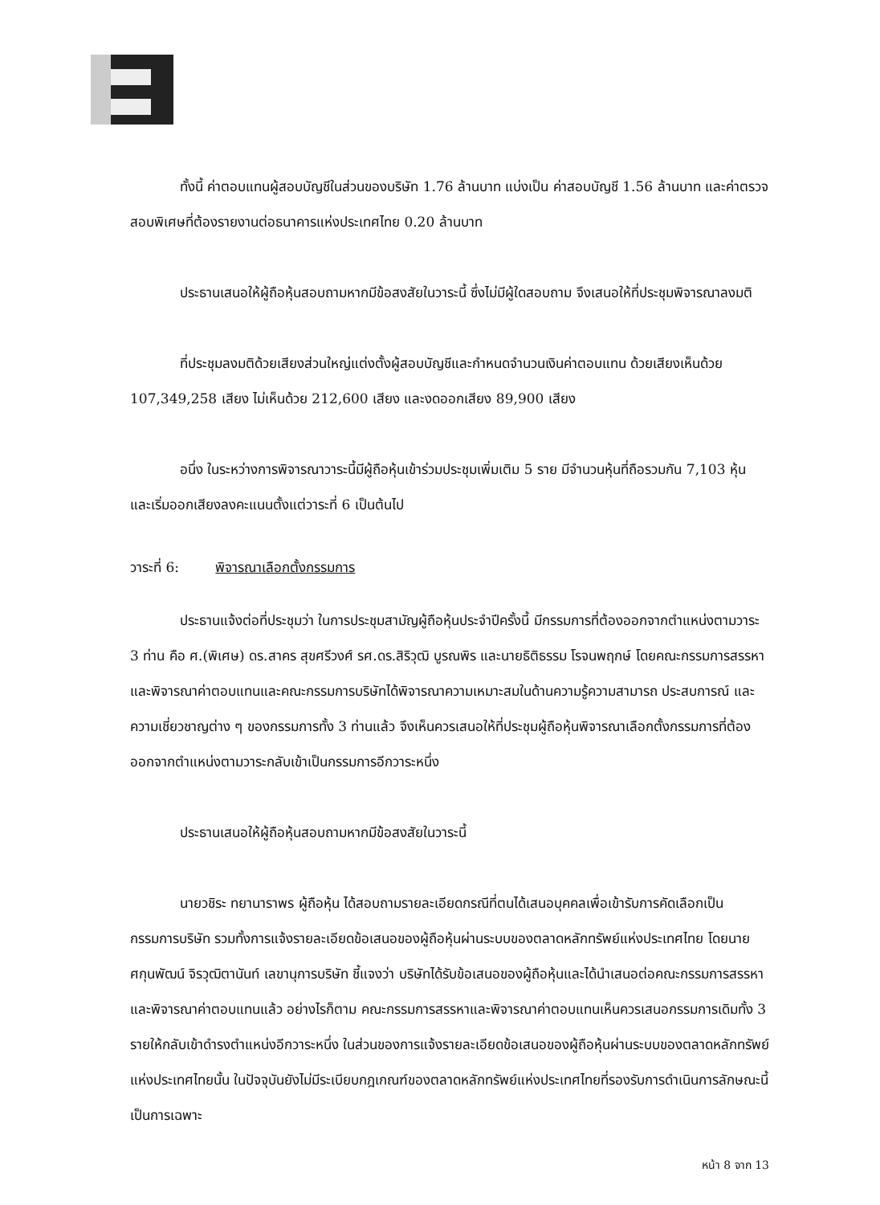ทั้งนี้ ค่าตอบแทนผู้สอบบัญชีในส่วนของบริษัท 1.76 ล้านบาท แบ่งเป็น ค่าสอบบัญชี 1.56 ล้านบาท และค่าตรวจสอบพิเศษที่ต้องรายงานต่อธนาคารแห่งประเทศไทย 0.20 ล้านบาท
ประธานเสนอให้ผู้ถือหุ้นสอบถามหากมีข้อสงสัยในวาระนี้ ซึ่งไม่มีผู้ใดสอบถาม จึงเสนอให้ที่ประชุมพิจารณาลงมติ
ที่ประชุมลงมติด้วยเสียงส่วนใหญ่แต่งตั้งผู้สอบบัญชีและกำหนดจำนวนเงินค่าตอบแทน ด้วยเสียงเห็นด้วย 107,349,258 เสียง ไม่เห็นด้วย 212,600 เสียง และงดออกเสียง 89,900 เสียง
อนึ่ง ในระหว่างการพิจารณาวาระนี้มีผู้ถือหุ้นเข้าร่วมประชุมเพิ่มเติม 5 ราย มีจำนวนหุ้นที่ถือรวมกัน 7,103 หุ้น และเริ่มออกเสียงลงคะแนนตั้งแต่วาระที่ 6 เป็นต้นไป
วาระที่ 6: พิจารณาเลือกตั้งกรรมการ
ประธานแจ้งต่อที่ประชุมว่า ในการประชุมสามัญผู้ถือหุ้นประจำปีครั้งนี้ มีกรรมการที่ต้องออกจากตำแหน่งตามวาระ 3 ท่าน คือ ศ.(พิเศษ) ดร.สาคร สุขศรีวงศ์ รศ.ดร.สิริวุฒิ บูรณพิร และนายธิติธรรม โรจนพฤกษ์ โดยคณะกรรมการสรรหาและพิจารณาค่าตอบแทนและคณะกรรมการบริษัทได้พิจารณาความเหมาะสมในด้านความรู้ความสามารถ ประสบการณ์ และความเชี่ยวชาญต่าง ๆ ของกรรมการทั้ง 3 ท่านแล้ว จึงเห็นควรเสนอให้ที่ประชุมผู้ถือหุ้นพิจารณาเลือกตั้งกรรมการที่ต้องออกจากตำแหน่งตามวาระกลับเข้าเป็นกรรมการอีกวาระหนึ่ง
ประธานเสนอให้ผู้ถือหุ้นสอบถามหากมีข้อสงสัยในวาระนี้
นายวชิระ ทยานาราพร ผู้ถือหุ้น ได้สอบถามรายละเอียดกรณีที่ตนได้เสนอบุคคลเพื่อเข้ารับการคัดเลือกเป็นกรรมการบริษัท รวมทั้งการแจ้งรายละเอียดข้อเสนอของผู้ถือหุ้นผ่านระบบของตลาดหลักทรัพย์แห่งประเทศไทย โดยนายศกุนพัฒน์ จิรวุฒิตานันท์ เลขานุการบริษัท ชี้แจงว่า บริษัทได้รับข้อเสนอของผู้ถือหุ้นและได้นำเสนอต่อคณะกรรมการสรรหาและพิจารณาค่าตอบแทนแล้ว อย่างไรก็ตาม คณะกรรมการสรรหาและพิจารณาค่าตอบแทนเห็นควรเสนอกรรมการเดิมทั้ง 3 รายให้กลับเข้าดำรงตำแหน่งอีกวาระหนึ่ง ในส่วนของการแจ้งรายละเอียดข้อเสนอของผู้ถือหุ้นผ่านระบบของตลาดหลักทรัพย์แห่งประเทศไทยนั้น ในปัจจุบันยังไม่มีระเบียบกฎเกณฑ์ของตลาดหลักทรัพย์แห่งประเทศไทยที่รองรับการดำเนินการลักษณะนี้เป็นการเฉพาะ
หน้า 8 จาก 13